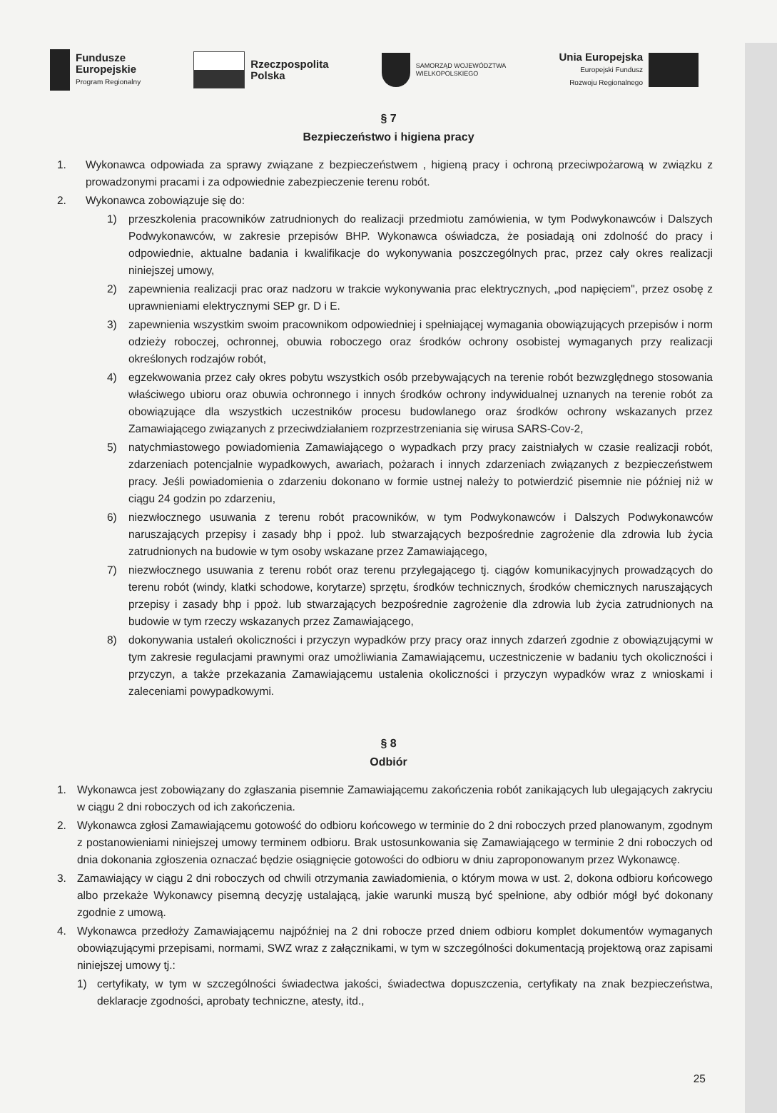Fundusze
Europejskie
Program Regionalny
Rzeczpospolita
Polska
SAMORZĄD WOJEWÓDZTWA
WIELKOPOLSKIEGO
Unia Europejska
Europejski Fundusz
Rozwoju Regionalnego
§ 7
Bezpieczeństwo i higiena pracy
1. Wykonawca odpowiada za sprawy związane z bezpieczeństwem , higieną pracy i ochroną przeciwpożarową w związku z prowadzonymi pracami i za odpowiednie zabezpieczenie terenu robót.
2. Wykonawca zobowiązuje się do:
1) przeszkolenia pracowników zatrudnionych do realizacji przedmiotu zamówienia, w tym Podwykonawców i Dalszych Podwykonawców, w zakresie przepisów BHP. Wykonawca oświadcza, że posiadają oni zdolność do pracy i odpowiednie, aktualne badania i kwalifikacje do wykonywania poszczególnych prac, przez cały okres realizacji niniejszej umowy,
2) zapewnienia realizacji prac oraz nadzoru w trakcie wykonywania prac elektrycznych, „pod napięciem", przez osobę z uprawnieniami elektrycznymi SEP gr. D i E.
3) zapewnienia wszystkim swoim pracownikom odpowiedniej i spełniającej wymagania obowiązujących przepisów i norm odzieży roboczej, ochronnej, obuwia roboczego oraz środków ochrony osobistej wymaganych przy realizacji określonych rodzajów robót,
4) egzekwowania przez cały okres pobytu wszystkich osób przebywających na terenie robót bezwzględnego stosowania właściwego ubioru oraz obuwia ochronnego i innych środków ochrony indywidualnej uznanych na terenie robót za obowiązujące dla wszystkich uczestników procesu budowlanego oraz środków ochrony wskazanych przez Zamawiającego związanych z przeciwdziałaniem rozprzestrzeniania się wirusa SARS-Cov-2,
5) natychmiastowego powiadomienia Zamawiającego o wypadkach przy pracy zaistniałych w czasie realizacji robót, zdarzeniach potencjalnie wypadkowych, awariach, pożarach i innych zdarzeniach związanych z bezpieczeństwem pracy. Jeśli powiadomienia o zdarzeniu dokonano w formie ustnej należy to potwierdzić pisemnie nie później niż w ciągu 24 godzin po zdarzeniu,
6) niezwłocznego usuwania z terenu robót pracowników, w tym Podwykonawców i Dalszych Podwykonawców naruszających przepisy i zasady bhp i ppoż. lub stwarzających bezpośrednie zagrożenie dla zdrowia lub życia zatrudnionych na budowie w tym osoby wskazane przez Zamawiającego,
7) niezwłocznego usuwania z terenu robót oraz terenu przylegającego tj. ciągów komunikacyjnych prowadzących do terenu robót (windy, klatki schodowe, korytarze) sprzętu, środków technicznych, środków chemicznych naruszających przepisy i zasady bhp i ppoż. lub stwarzających bezpośrednie zagrożenie dla zdrowia lub życia zatrudnionych na budowie w tym rzeczy wskazanych przez Zamawiającego,
8) dokonywania ustaleń okoliczności i przyczyn wypadków przy pracy oraz innych zdarzeń zgodnie z obowiązującymi w tym zakresie regulacjami prawnymi oraz umożliwiania Zamawiającemu, uczestniczenie w badaniu tych okoliczności i przyczyn, a także przekazania Zamawiającemu ustalenia okoliczności i przyczyn wypadków wraz z wnioskami i zaleceniami powypadkowymi.
§ 8
Odbiór
1. Wykonawca jest zobowiązany do zgłaszania pisemnie Zamawiającemu zakończenia robót zanikających lub ulegających zakryciu w ciągu 2 dni roboczych od ich zakończenia.
2. Wykonawca zgłosi Zamawiającemu gotowość do odbioru końcowego w terminie do 2 dni roboczych przed planowanym, zgodnym z postanowieniami niniejszej umowy terminem odbioru. Brak ustosunkowania się Zamawiającego w terminie 2 dni roboczych od dnia dokonania zgłoszenia oznaczać będzie osiągnięcie gotowości do odbioru w dniu zaproponowanym przez Wykonawcę.
3. Zamawiający w ciągu 2 dni roboczych od chwili otrzymania zawiadomienia, o którym mowa w ust. 2, dokona odbioru końcowego albo przekaże Wykonawcy pisemną decyzję ustalającą, jakie warunki muszą być spełnione, aby odbiór mógł być dokonany zgodnie z umową.
4. Wykonawca przedłoży Zamawiającemu najpóźniej na 2 dni robocze przed dniem odbioru komplet dokumentów wymaganych obowiązującymi przepisami, normami, SWZ wraz z załącznikami, w tym w szczególności dokumentacją projektową oraz zapisami niniejszej umowy tj.:
1) certyfikaty, w tym w szczególności świadectwa jakości, świadectwa dopuszczenia, certyfikaty na znak bezpieczeństwa, deklaracje zgodności, aprobaty techniczne, atesty, itd.,
25